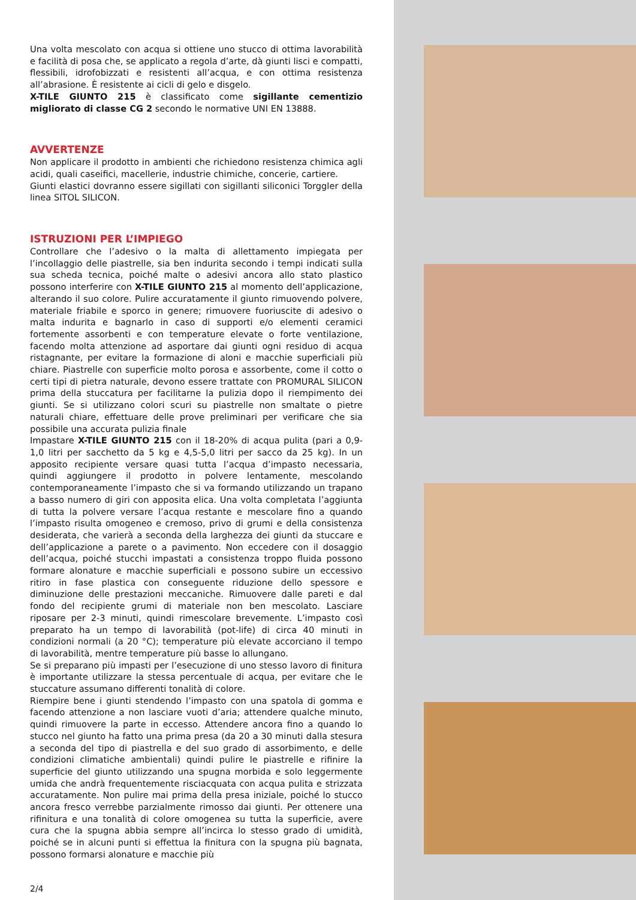Una volta mescolato con acqua si ottiene uno stucco di ottima lavorabilità e facilità di posa che, se applicato a regola d’arte, dà giunti lisci e compatti, flessibili, idrofobizzati e resistenti all’acqua, e con ottima resistenza all’abrasione. È resistente ai cicli di gelo e disgelo.
X-TILE GIUNTO 215 è classificato come sigillante cementizio migliorato di classe CG 2 secondo le normative UNI EN 13888.
AVVERTENZE
Non applicare il prodotto in ambienti che richiedono resistenza chimica agli acidi, quali caseifici, macellerie, industrie chimiche, concerie, cartiere.
Giunti elastici dovranno essere sigillati con sigillanti siliconici Torggler della linea SITOL SILICON.
ISTRUZIONI PER L’IMPIEGO
Controllare che l’adesivo o la malta di allettamento impiegata per l’incollaggio delle piastrelle, sia ben indurita secondo i tempi indicati sulla sua scheda tecnica, poiché malte o adesivi ancora allo stato plastico possono interferire con X-TILE GIUNTO 215 al momento dell’applicazione, alterando il suo colore. Pulire accuratamente il giunto rimuovendo polvere, materiale friabile e sporco in genere; rimuovere fuoriuscite di adesivo o malta indurita e bagnarlo in caso di supporti e/o elementi ceramici fortemente assorbenti e con temperature elevate o forte ventilazione, facendo molta attenzione ad asportare dai giunti ogni residuo di acqua ristagnante, per evitare la formazione di aloni e macchie superficiali più chiare. Piastrelle con superficie molto porosa e assorbente, come il cotto o certi tipi di pietra naturale, devono essere trattate con PROMURAL SILICON prima della stuccatura per facilitarne la pulizia dopo il riempimento dei giunti. Se si utilizzano colori scuri su piastrelle non smaltate o pietre naturali chiare, effettuare delle prove preliminari per verificare che sia possibile una accurata pulizia finale
Impastare X-TILE GIUNTO 215 con il 18-20% di acqua pulita (pari a 0,9-1,0 litri per sacchetto da 5 kg e 4,5-5,0 litri per sacco da 25 kg). In un apposito recipiente versare quasi tutta l’acqua d’impasto necessaria, quindi aggiungere il prodotto in polvere lentamente, mescolando contemporaneamente l’impasto che si va formando utilizzando un trapano a basso numero di giri con apposita elica. Una volta completata l’aggiunta di tutta la polvere versare l’acqua restante e mescolare fino a quando l’impasto risulta omogeneo e cremoso, privo di grumi e della consistenza desiderata, che varierà a seconda della larghezza dei giunti da stuccare e dell’applicazione a parete o a pavimento. Non eccedere con il dosaggio dell’acqua, poiché stucchi impastati a consistenza troppo fluida possono formare alonature e macchie superficiali e possono subire un eccessivo ritiro in fase plastica con conseguente riduzione dello spessore e diminuzione delle prestazioni meccaniche. Rimuovere dalle pareti e dal fondo del recipiente grumi di materiale non ben mescolato. Lasciare riposare per 2-3 minuti, quindi rimescolare brevemente. L’impasto così preparato ha un tempo di lavorabilità (pot-life) di circa 40 minuti in condizioni normali (a 20 °C); temperature più elevate accorciano il tempo di lavorabilità, mentre temperature più basse lo allungano.
Se si preparano più impasti per l’esecuzione di uno stesso lavoro di finitura è importante utilizzare la stessa percentuale di acqua, per evitare che le stuccature assumano differenti tonalità di colore.
Riempire bene i giunti stendendo l’impasto con una spatola di gomma e facendo attenzione a non lasciare vuoti d’aria; attendere qualche minuto, quindi rimuovere la parte in eccesso. Attendere ancora fino a quando lo stucco nel giunto ha fatto una prima presa (da 20 a 30 minuti dalla stesura a seconda del tipo di piastrella e del suo grado di assorbimento, e delle condizioni climatiche ambientali) quindi pulire le piastrelle e rifinire la superficie del giunto utilizzando una spugna morbida e solo leggermente umida che andrà frequentemente risciacquata con acqua pulita e strizzata accuratamente. Non pulire mai prima della presa iniziale, poiché lo stucco ancora fresco verrebbe parzialmente rimosso dai giunti. Per ottenere una rifinitura e una tonalità di colore omogenea su tutta la superficie, avere cura che la spugna abbia sempre all’incirca lo stesso grado di umidità, poiché se in alcuni punti si effettua la finitura con la spugna più bagnata, possono formarsi alonature e macchie più
2/4